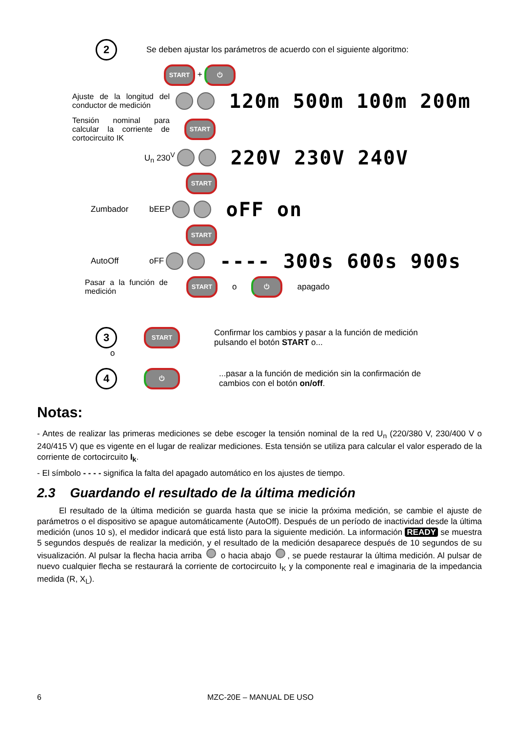2 Se deben ajustar los parámetros de acuerdo con el siguiente algoritmo:
START + ⏻
Ajuste de la longitud del conductor de medición
120m 500m 100m 200m
Tensión nominal para calcular la corriente de cortocircuito IK
START
U<sub>n</sub> 230<sup>V</sup> 220V 230V 240V
START
Zumbador bEEP oFF on
START
AutoOff oFF ---- 300s 600s 900s
Pasar a la función de medición
START o ⏻ apagado
3 START Confirmar los cambios y pasar a la función de medición pulsando el botón START o...
o
4 ⏻...pasar a la función de medición sin la confirmación de cambios con el botón on/off.
Notas:
- Antes de realizar las primeras mediciones se debe escoger la tensión nominal de la red U<sub>n</sub> (220/380 V, 230/400 V o 240/415 V) que es vigente en el lugar de realizar mediciones. Esta tensión se utiliza para calcular el valor esperado de la corriente de cortocircuito I<sub>k</sub>.
- El símbolo - - - - significa la falta del apagado automático en los ajustes de tiempo.
2.3 Guardando el resultado de la última medición
El resultado de la última medición se guarda hasta que se inicie la próxima medición, se cambie el ajuste de parámetros o el dispositivo se apague automáticamente (AutoOff). Después de un período de inactividad desde la última medición (unos 10 s), el medidor indicará que está listo para la siguiente medición. La información READY se muestra 5 segundos después de realizar la medición, y el resultado de la medición desaparece después de 10 segundos de su visualización. Al pulsar la flecha hacia arriba o hacia abajo , se puede restaurar la última medición. Al pulsar de nuevo cualquier flecha se restaurará la corriente de cortocircuito I<sub>K</sub> y la componente real e imaginaria de la impedancia medida (R, X<sub>L</sub>).
6 MZC-20E – MANUAL DE USO